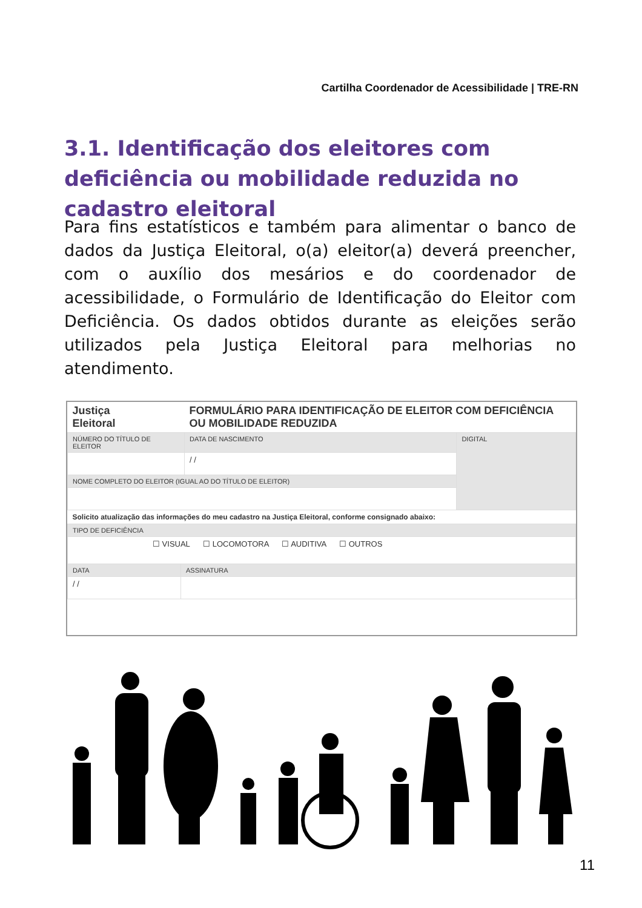Cartilha Coordenador de Acessibilidade | TRE-RN
3.1. Identificação dos eleitores com deficiência ou mobilidade reduzida no cadastro eleitoral
Para fins estatísticos e também para alimentar o banco de dados da Justiça Eleitoral, o(a) eleitor(a) deverá preencher, com o auxílio dos mesários e do coordenador de acessibilidade, o Formulário de Identificação do Eleitor com Deficiência. Os dados obtidos durante as eleições serão utilizados pela Justiça Eleitoral para melhorias no atendimento.
| Justiça Eleitoral | | FORMULÁRIO PARA IDENTIFICAÇÃO DE ELEITOR COM DEFICIÊNCIA OU MOBILIDADE REDUZIDA | |
| NÚMERO DO TÍTULO DE ELEITOR | | DATA DE NASCIMENTO | DIGITAL |
| | | / / | |
| NOME COMPLETO DO ELEITOR (IGUAL AO DO TÍTULO DE ELEITOR) | | | |
| Solicito atualização das informações do meu cadastro na Justiça Eleitoral, conforme consignado abaixo: | | | |
| TIPO DE DEFICIÊNCIA | | | |
| ☐ VISUAL ☐ LOCOMOTORA ☐ AUDITIVA ☐ OUTROS | | | |
| DATA | ASSINATURA | | |
| / / | | | |
11